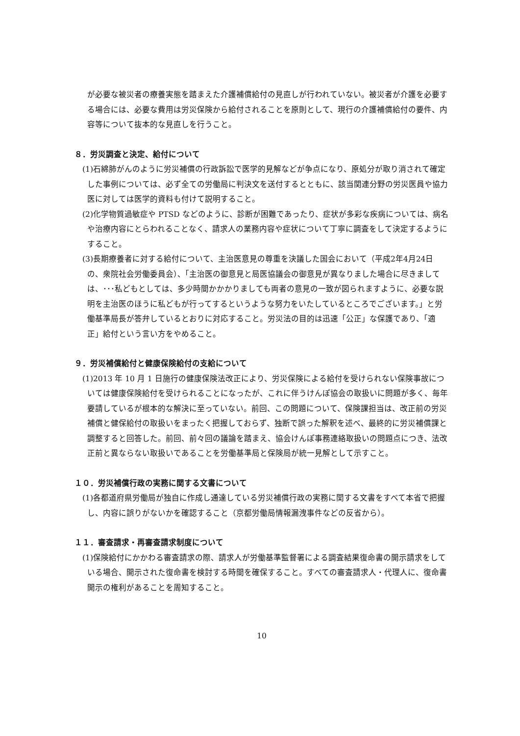が必要な被災者の療養実態を踏まえた介護補償給付の見直しが行われていない。被災者が介護を必要する場合には、必要な費用は労災保険から給付されることを原則として、現行の介護補償給付の要件、内容等について抜本的な見直しを行うこと。
８．労災調査と決定、給付について
(1)石綿肺がんのように労災補償の行政訴訟で医学的見解などが争点になり、原処分が取り消されて確定した事例については、必ず全ての労働局に判決文を送付するとともに、該当関連分野の労災医員や協力医に対しては医学的資料も付けて説明すること。
(2)化学物質過敏症や PTSD などのように、診断が困難であったり、症状が多彩な疾病については、病名や治療内容にとらわれることなく、請求人の業務内容や症状について丁寧に調査をして決定するようにすること。
(3)長期療養者に対する給付について、主治医意見の尊重を決議した国会において（平成2年4月24日の、衆院社会労働委員会）、「主治医の御意見と局医協議会の御意見が異なりました場合に尽きましては、･･･私どもとしては、多少時間かかかりましても両者の意見の一致が図られますように、必要な説明を主治医のほうに私どもが行ってするというような努力をいたしているところでございます。」と労働基準局長が答弁しているとおりに対応すること。労災法の目的は迅速「公正」な保護であり、「適正」給付という言い方をやめること。
９．労災補償給付と健康保険給付の支給について
(1)2013 年 10 月 1 日施行の健康保険法改正により、労災保険による給付を受けられない保険事故については健康保険給付を受けられることになったが、これに伴うけんぽ協会の取扱いに問題が多く、毎年要請しているが根本的な解決に至っていない。前回、この問題について、保険課担当は、改正前の労災補償と健保給付の取扱いをまったく把握しておらず、独断で誤った解釈を述べ、最終的に労災補償課と調整すると回答した。前回、前々回の議論を踏まえ、協会けんぽ事務連絡取扱いの問題点につき、法改正前と異ならない取扱いであることを労働基準局と保険局が統一見解として示すこと。
１０．労災補償行政の実務に関する文書について
(1)各都道府県労働局が独自に作成し通達している労災補償行政の実務に関する文書をすべて本省で把握し、内容に誤りがないかを確認すること（京都労働局情報漏洩事件などの反省から）。
１１．審査請求・再審査請求制度について
(1)保険給付にかかわる審査請求の際、請求人が労働基準監督署による調査結果復命書の開示請求をしている場合、開示された復命書を検討する時間を確保すること。すべての審査請求人・代理人に、復命書開示の権利があることを周知すること。
10